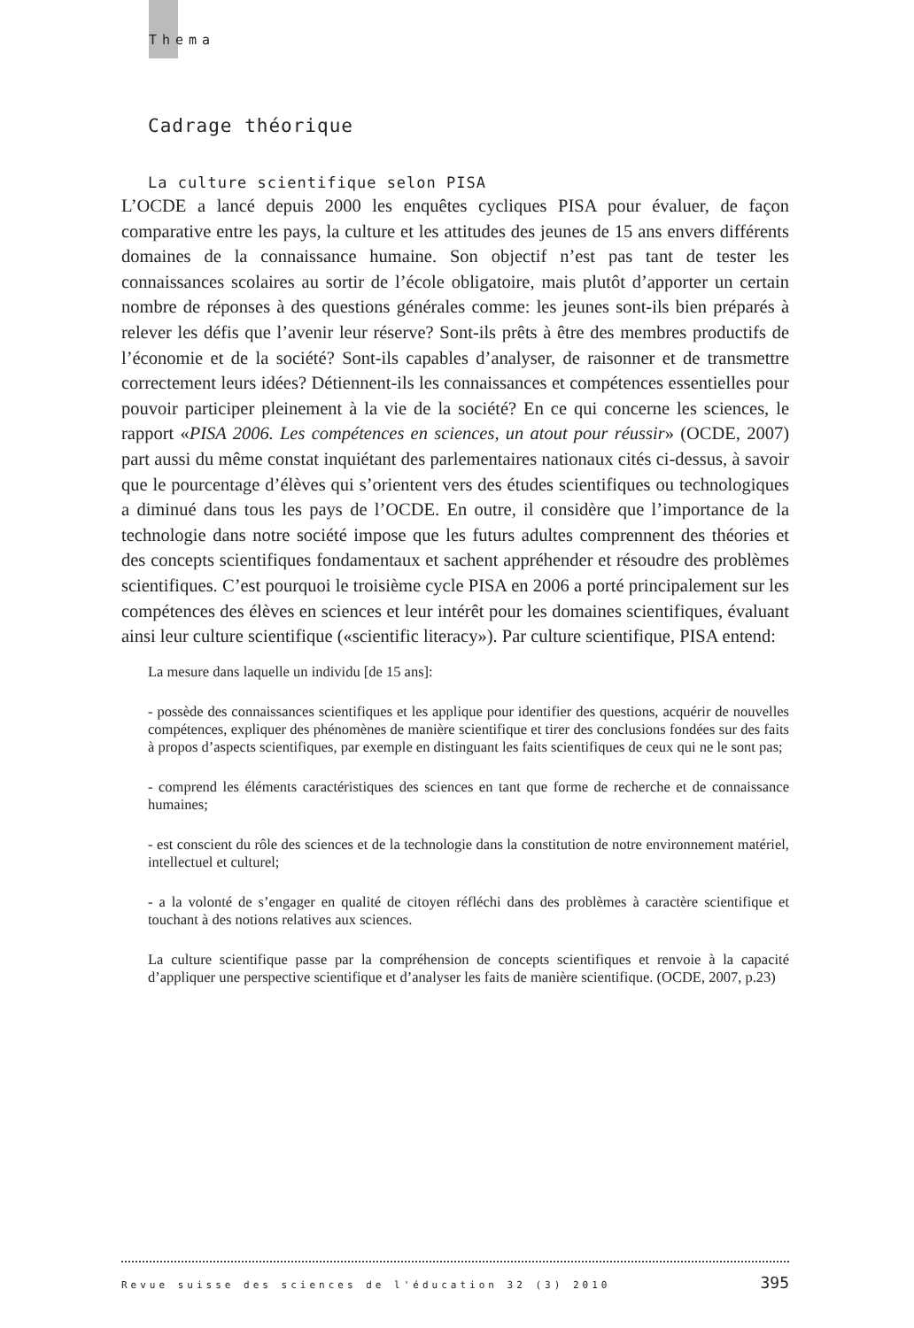Thema
Cadrage théorique
La culture scientifique selon PISA
L’OCDE a lancé depuis 2000 les enquêtes cycliques PISA pour évaluer, de façon comparative entre les pays, la culture et les attitudes des jeunes de 15 ans envers différents domaines de la connaissance humaine. Son objectif n’est pas tant de tester les connaissances scolaires au sortir de l’école obligatoire, mais plutôt d’apporter un certain nombre de réponses à des questions générales comme: les jeunes sont-ils bien préparés à relever les défis que l’avenir leur réserve? Sont-ils prêts à être des membres productifs de l’économie et de la société? Sont-ils capables d’analyser, de raisonner et de transmettre correctement leurs idées? Détiennent-ils les connaissances et compétences essentielles pour pouvoir participer pleinement à la vie de la société? En ce qui concerne les sciences, le rapport «PISA 2006. Les compétences en sciences, un atout pour réussir» (OCDE, 2007) part aussi du même constat inquiétant des parlementaires nationaux cités ci-dessus, à savoir que le pourcentage d’élèves qui s’orientent vers des études scientifiques ou technologiques a diminué dans tous les pays de l’OCDE. En outre, il considère que l’importance de la technologie dans notre société impose que les futurs adultes comprennent des théories et des concepts scientifiques fondamentaux et sachent appréhender et résoudre des problèmes scientifiques. C’est pourquoi le troisième cycle PISA en 2006 a porté principalement sur les compétences des élèves en sciences et leur intérêt pour les domaines scientifiques, évaluant ainsi leur culture scientifique («scientific literacy»). Par culture scientifique, PISA entend:
La mesure dans laquelle un individu [de 15 ans]:
- possède des connaissances scientifiques et les applique pour identifier des questions, acquérir de nouvelles compétences, expliquer des phénomènes de manière scientifique et tirer des conclusions fondées sur des faits à propos d’aspects scientifiques, par exemple en distinguant les faits scientifiques de ceux qui ne le sont pas;
- comprend les éléments caractéristiques des sciences en tant que forme de recherche et de connaissance humaines;
- est conscient du rôle des sciences et de la technologie dans la constitution de notre environnement matériel, intellectuel et culturel;
- a la volonté de s’engager en qualité de citoyen réfléchi dans des problèmes à caractère scientifique et touchant à des notions relatives aux sciences.
La culture scientifique passe par la compréhension de concepts scientifiques et renvoie à la capacité d’appliquer une perspective scientifique et d’analyser les faits de manière scientifique. (OCDE, 2007, p.23)
Revue suisse des sciences de l'éducation 32 (3) 2010 395